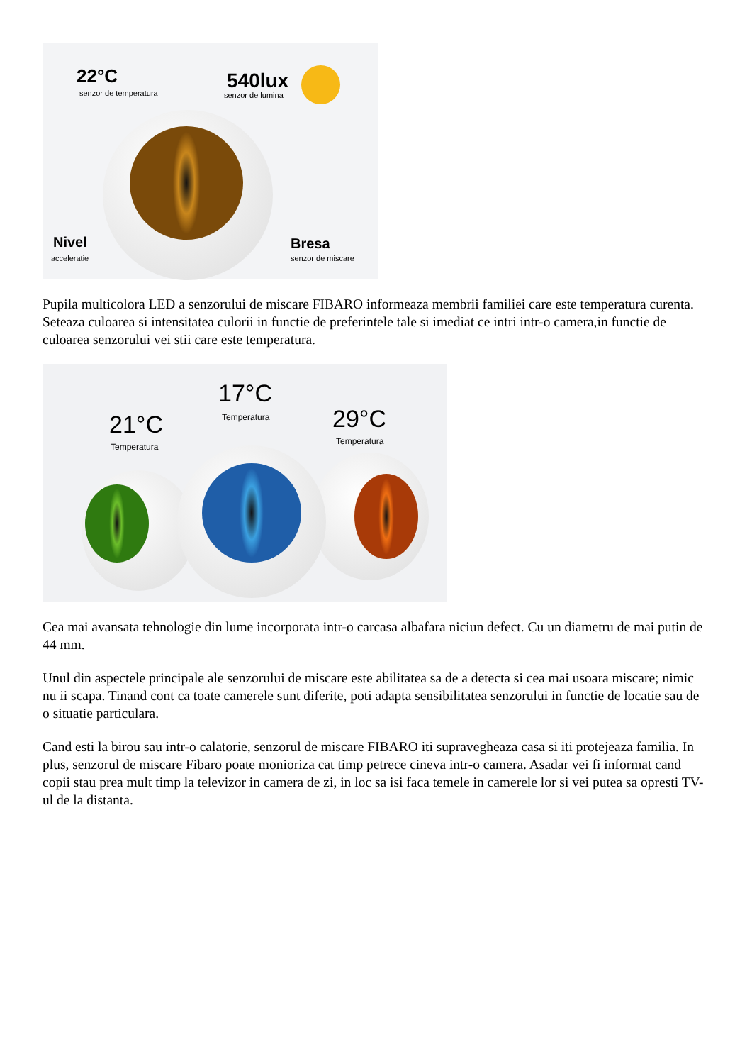22°C
senzor de temperatura
540lux
senzor de lumina
Nivel
acceleratie
Bresa
senzor de miscare
Pupila multicolora LED a senzorului de miscare FIBARO informeaza membrii familiei care este temperatura curenta. Seteaza culoarea si intensitatea culorii in functie de preferintele tale si imediat ce intri intr-o camera,in functie de culoarea senzorului vei stii care este temperatura.
17°C
Temperatura
21°C
Temperatura
29°C
Temperatura
Cea mai avansata tehnologie din lume incorporata intr-o carcasa albafara niciun defect. Cu un diametru de mai putin de 44 mm.
Unul din aspectele principale ale senzorului de miscare este abilitatea sa de a detecta si cea mai usoara miscare; nimic nu ii scapa. Tinand cont ca toate camerele sunt diferite, poti adapta sensibilitatea senzorului in functie de locatie sau de o situatie particulara.
Cand esti la birou sau intr-o calatorie, senzorul de miscare FIBARO iti supravegheaza casa si iti protejeaza familia. In plus, senzorul de miscare Fibaro poate monioriza cat timp petrece cineva intr-o camera. Asadar vei fi informat cand copii stau prea mult timp la televizor in camera de zi, in loc sa isi faca temele in camerele lor si vei putea sa opresti TV-ul de la distanta.